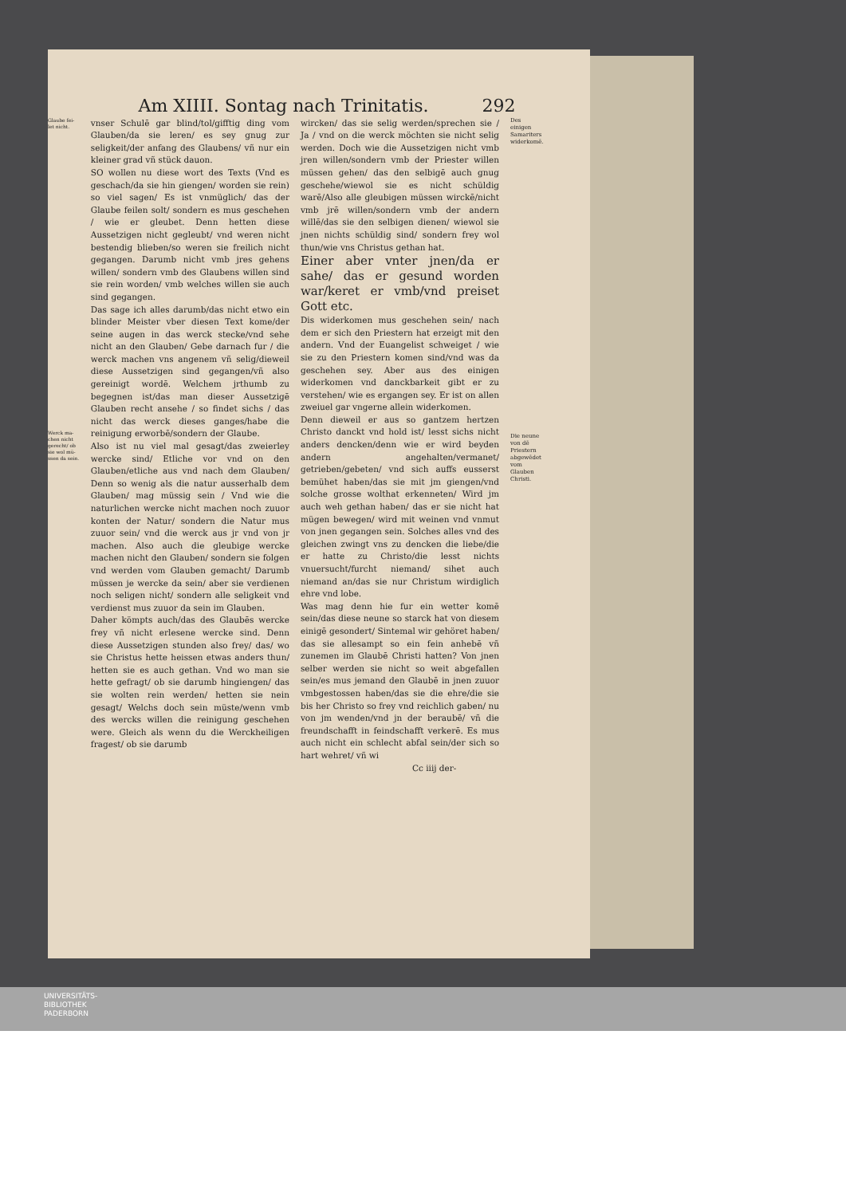Am XIIII. Sontag nach Trinitatis. 292
Glaube fei- let nicht.
Werck ma- chen nicht gerecht/ ob sie wol mü- ssen da sein.
vnser Schulē gar blind/tol/gifftig ding vom Glauben/da sie leren/ es sey gnug zur seligkeit/der anfang des Glaubens/ vñ nur ein kleiner grad vñ stück dauon.
SO wollen nu diese wort des Texts (Vnd es geschach/da sie hin giengen/ worden sie rein) so viel sagen/ Es ist vnmüglich/ das der Glaube feilen solt/ sondern es mus geschehen / wie er gleubet. Denn hetten diese Aussetzigen nicht gegleubt/ vnd weren nicht bestendig blieben/so weren sie freilich nicht gegangen. Darumb nicht vmb jres gehens willen/ sondern vmb des Glaubens willen sind sie rein worden/ vmb welches willen sie auch sind gegangen.
Das sage ich alles darumb/das nicht etwo ein blinder Meister vber diesen Text kome/der seine augen in das werck stecke/vnd sehe nicht an den Glauben/ Gebe darnach fur / die werck machen vns angenem vñ selig/dieweil diese Aussetzigen sind gegangen/vñ also gereinigt wordē. Welchem jrthumb zu begegnen ist/das man dieser Aussetzigē Glauben recht ansehe / so findet sichs / das nicht das werck dieses ganges/habe die reinigung erworbē/sondern der Glaube.
Also ist nu viel mal gesagt/das zweierley wercke sind/ Etliche vor vnd on den Glauben/etliche aus vnd nach dem Glauben/ Denn so wenig als die natur ausserhalb dem Glauben/ mag müssig sein / Vnd wie die naturlichen wercke nicht machen noch zuuor konten der Natur/ sondern die Natur mus zuuor sein/ vnd die werck aus jr vnd von jr machen. Also auch die gleubige wercke machen nicht den Glauben/ sondern sie folgen vnd werden vom Glauben gemacht/ Darumb müssen je wercke da sein/ aber sie verdienen noch seligen nicht/ sondern alle seligkeit vnd verdienst mus zuuor da sein im Glauben.
Daher kömpts auch/das des Glaubēs wercke frey vñ nicht erlesene wercke sind. Denn diese Aussetzigen stunden also frey/ das/ wo sie Christus hette heissen etwas anders thun/ hetten sie es auch gethan. Vnd wo man sie hette gefragt/ ob sie darumb hingiengen/ das sie wolten rein werden/ hetten sie nein gesagt/ Welchs doch sein müste/wenn vmb des wercks willen die reinigung geschehen were. Gleich als wenn du die Werckheiligen fragest/ ob sie darumb
wircken/ das sie selig werden/sprechen sie / Ja / vnd on die werck möchten sie nicht selig werden. Doch wie die Aussetzigen nicht vmb jren willen/sondern vmb der Priester willen müssen gehen/ das den selbigē auch gnug geschehe/wiewol sie es nicht schüldig warē/Also alle gleubigen müssen wirckē/nicht vmb jrē willen/sondern vmb der andern willē/das sie den selbigen dienen/ wiewol sie jnen nichts schüldig sind/ sondern frey wol thun/wie vns Christus gethan hat.
Einer aber vnter jnen/da er sahe/ das er gesund worden war/keret er vmb/vnd preiset Gott etc.
Dis widerkomen mus geschehen sein/ nach dem er sich den Priestern hat erzeigt mit den andern. Vnd der Euangelist schweiget / wie sie zu den Priestern komen sind/vnd was da geschehen sey. Aber aus des einigen widerkomen vnd danckbarkeit gibt er zu verstehen/ wie es ergangen sey. Er ist on allen zweiuel gar vngerne allein widerkomen.
Denn dieweil er aus so gantzem hertzen Christo danckt vnd hold ist/ lesst sichs nicht anders dencken/denn wie er wird beyden andern angehalten/vermanet/ getrieben/gebeten/ vnd sich auffs eusserst bemühet haben/das sie mit jm giengen/vnd solche grosse wolthat erkenneten/ Wird jm auch weh gethan haben/ das er sie nicht hat mügen bewegen/ wird mit weinen vnd vnmut von jnen gegangen sein. Solches alles vnd des gleichen zwingt vns zu dencken die liebe/die er hatte zu Christo/die lesst nichts vnuersucht/furcht niemand/ sihet auch niemand an/das sie nur Christum wirdiglich ehre vnd lobe.
Was mag denn hie fur ein wetter komē sein/das diese neune so starck hat von diesem einigē gesondert/ Sintemal wir gehöret haben/ das sie allesampt so ein fein anhebē vñ zunemen im Glaubē Christi hatten? Von jnen selber werden sie nicht so weit abgefallen sein/es mus jemand den Glaubē in jnen zuuor vmbgestossen haben/das sie die ehre/die sie bis her Christo so frey vnd reichlich gaben/ nu von jm wenden/vnd jn der beraubē/ vñ die freundschafft in feindschafft verkerē. Es mus auch nicht ein schlecht abfal sein/der sich so hart wehret/ vñ wi
Cc iiij der-
Des einigen Samariters widerkomē.
Die neune von dē Priestern abgewēdet vom Glauben Christi.
UNIVERSITÄTS-
BIBLIOTHEK
PADERBORN